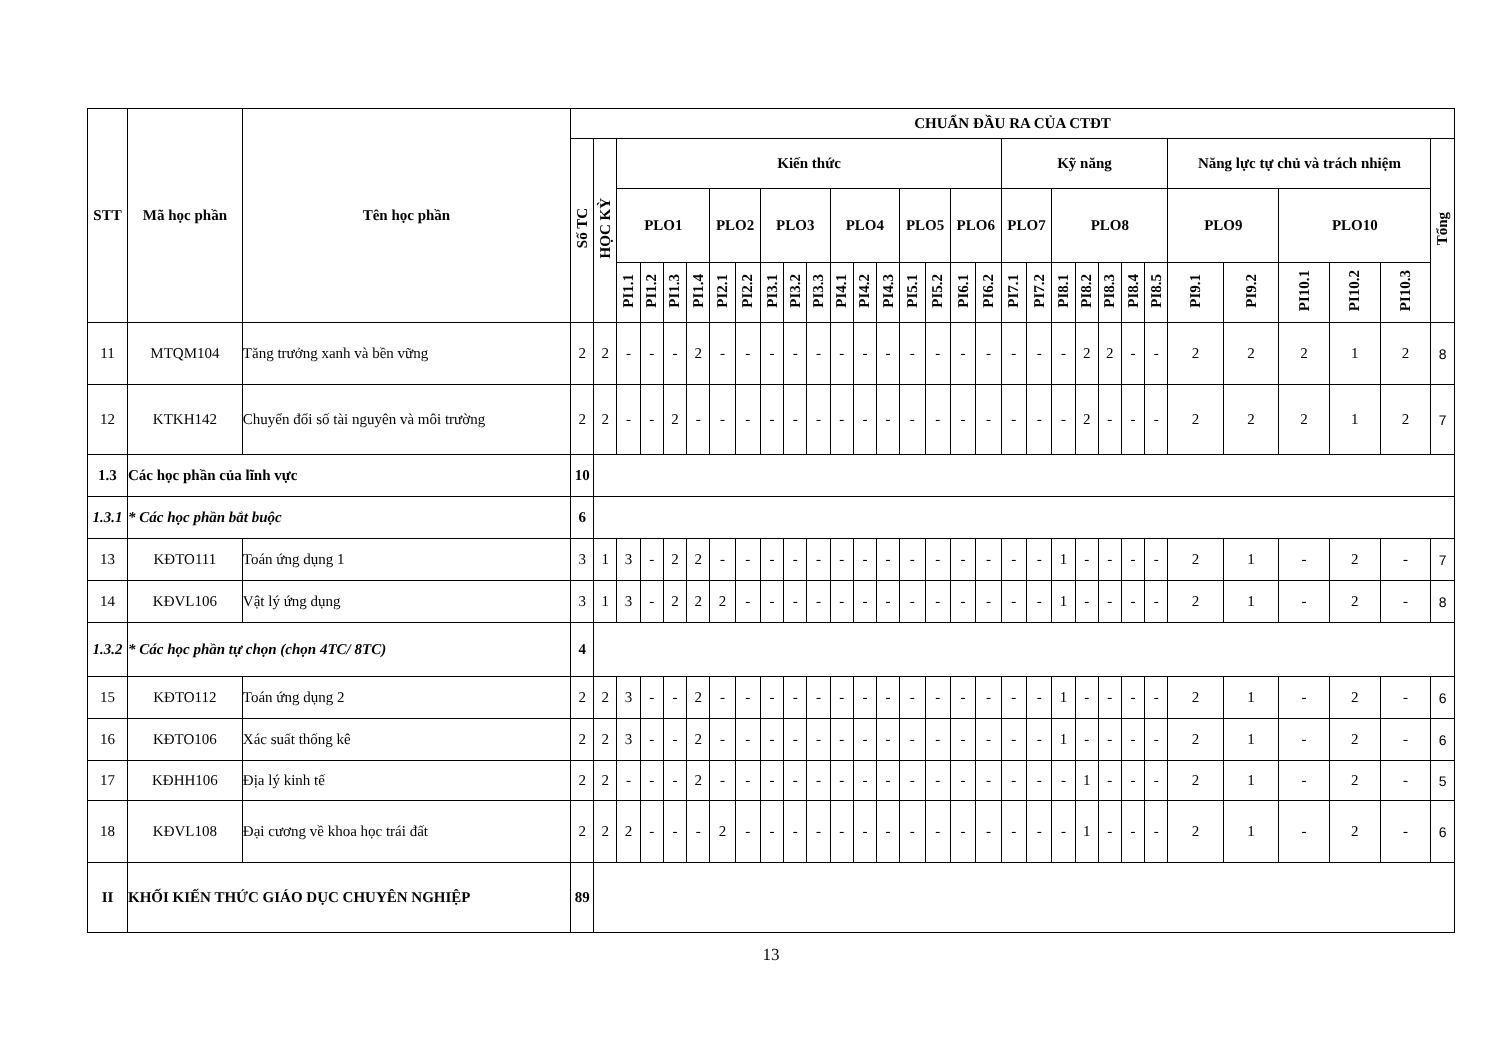| STT | Mã học phần | Tên học phần | CHUẨN ĐẦU RA CỦA CTĐT | | | | | | | | | | | | | | | | | | | | | | | | | | | | | | |
| --- | --- | --- | --- | --- | --- | --- | --- | --- | --- | --- | --- | --- | --- | --- | --- | --- | --- | --- | --- | --- | --- | --- | --- | --- | --- | --- | --- | --- | --- | --- | --- | --- | --- |
| | | | Số TC | HỌC KỲ | Kiến thức | | | | | | | | | | | | | | | | Kỹ năng | | | | | | | Năng lực tự chủ và trách nhiệm | | | | | Tổng |
| | | | | | PLO1 | | | | PLO2 | | PLO3 | | | PLO4 | | | PLO5 | | PLO6 | | PLO7 | | PLO8 | | | | | PLO9 | | PLO10 | | | |
| | | | | | PI1.1 | PI1.2 | PI1.3 | PI1.4 | PI2.1 | PI2.2 | PI3.1 | PI3.2 | PI3.3 | PI4.1 | PI4.2 | PI4.3 | PI5.1 | PI5.2 | PI6.1 | PI6.2 | PI7.1 | PI7.2 | PI8.1 | PI8.2 | PI8.3 | PI8.4 | PI8.5 | PI9.1 | PI9.2 | PI10.1 | PI10.2 | PI10.3 | |
| 11 | MTQM104 | Tăng trưởng xanh và bền vững | 2 | 2 | - | - | - | 2 | - | - | - | - | - | - | - | - | - | - | - | - | - | - | - | 2 | 2 | - | - | 2 | 2 | 2 | 1 | 2 | 8 |
| 12 | KTKH142 | Chuyển đổi số tài nguyên và môi trường | 2 | 2 | - | - | 2 | - | - | - | - | - | - | - | - | - | - | - | - | - | - | - | - | 2 | - | - | - | 2 | 2 | 2 | 1 | 2 | 7 |
| 1.3 | Các học phần của lĩnh vực | | 10 | | | | | | | | | | | | | | | | | | | | | | | | | | | | | | |
| 1.3.1 | * Các học phần bắt buộc | | 6 | | | | | | | | | | | | | | | | | | | | | | | | | | | | | | |
| 13 | KĐTO111 | Toán ứng dụng 1 | 3 | 1 | 3 | - | 2 | 2 | - | - | - | - | - | - | - | - | - | - | - | - | - | - | 1 | - | - | - | - | 2 | 1 | - | 2 | - | 7 |
| 14 | KĐVL106 | Vật lý ứng dụng | 3 | 1 | 3 | - | 2 | 2 | 2 | - | - | - | - | - | - | - | - | - | - | - | - | - | 1 | - | - | - | - | 2 | 1 | - | 2 | - | 8 |
| 1.3.2 | * Các học phần tự chọn (chọn 4TC/ 8TC) | | 4 | | | | | | | | | | | | | | | | | | | | | | | | | | | | | | |
| 15 | KĐTO112 | Toán ứng dụng 2 | 2 | 2 | 3 | - | - | 2 | - | - | - | - | - | - | - | - | - | - | - | - | - | - | 1 | - | - | - | - | 2 | 1 | - | 2 | - | 6 |
| 16 | KĐTO106 | Xác suất thống kê | 2 | 2 | 3 | - | - | 2 | - | - | - | - | - | - | - | - | - | - | - | - | - | - | 1 | - | - | - | - | 2 | 1 | - | 2 | - | 6 |
| 17 | KĐHH106 | Địa lý kinh tế | 2 | 2 | - | - | - | 2 | - | - | - | - | - | - | - | - | - | - | - | - | - | - | - | 1 | - | - | - | 2 | 1 | - | 2 | - | 5 |
| 18 | KĐVL108 | Đại cương về khoa học trái đất | 2 | 2 | 2 | - | - | - | 2 | - | - | - | - | - | - | - | - | - | - | - | - | - | - | 1 | - | - | - | 2 | 1 | - | 2 | - | 6 |
| II | KHỐI KIẾN THỨC GIÁO DỤC CHUYÊN NGHIỆP | | 89 | | | | | | | | | | | | | | | | | | | | | | | | | | | | | | |
13